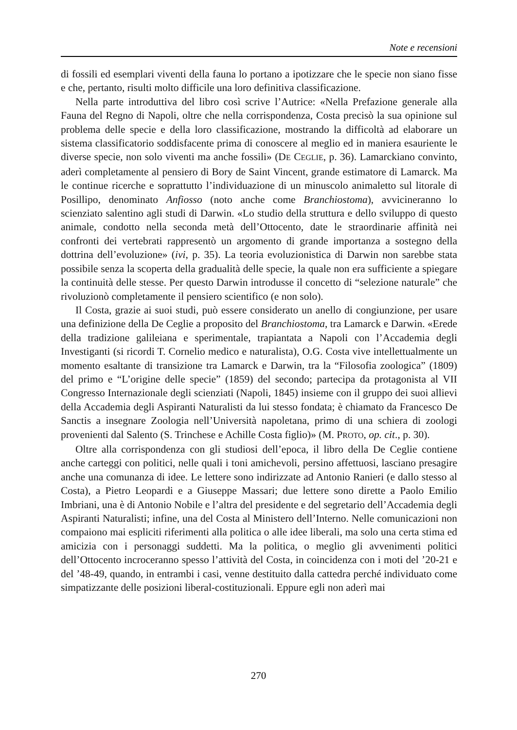Note e recensioni
di fossili ed esemplari viventi della fauna lo portano a ipotizzare che le specie non siano fisse e che, pertanto, risulti molto difficile una loro definitiva classificazione.
Nella parte introduttiva del libro così scrive l’Autrice: «Nella Prefazione generale alla Fauna del Regno di Napoli, oltre che nella corrispondenza, Costa precisò la sua opinione sul problema delle specie e della loro classificazione, mostrando la difficoltà ad elaborare un sistema classificatorio soddisfacente prima di conoscere al meglio ed in maniera esauriente le diverse specie, non solo viventi ma anche fossili» (DE CEGLIE, p. 36). Lamarckiano convinto, aderì completamente al pensiero di Bory de Saint Vincent, grande estimatore di Lamarck. Ma le continue ricerche e soprattutto l’individuazione di un minuscolo animaletto sul litorale di Posillipo, denominato Anfiosso (noto anche come Branchiostoma), avvicineranno lo scienziato salentino agli studi di Darwin. «Lo studio della struttura e dello sviluppo di questo animale, condotto nella seconda metà dell’Ottocento, date le straordinarie affinità nei confronti dei vertebrati rappresentò un argomento di grande importanza a sostegno della dottrina dell’evoluzione» (ivi, p. 35). La teoria evoluzionistica di Darwin non sarebbe stata possibile senza la scoperta della gradualità delle specie, la quale non era sufficiente a spiegare la continuità delle stesse. Per questo Darwin introdusse il concetto di “selezione naturale” che rivoluzionò completamente il pensiero scientifico (e non solo).
Il Costa, grazie ai suoi studi, può essere considerato un anello di congiunzione, per usare una definizione della De Ceglie a proposito del Branchiostoma, tra Lamarck e Darwin. «Erede della tradizione galileiana e sperimentale, trapiantata a Napoli con l’Accademia degli Investiganti (si ricordi T. Cornelio medico e naturalista), O.G. Costa vive intellettualmente un momento esaltante di transizione tra Lamarck e Darwin, tra la “Filosofia zoologica” (1809) del primo e “L’origine delle specie” (1859) del secondo; partecipa da protagonista al VII Congresso Internazionale degli scienziati (Napoli, 1845) insieme con il gruppo dei suoi allievi della Accademia degli Aspiranti Naturalisti da lui stesso fondata; è chiamato da Francesco De Sanctis a insegnare Zoologia nell’Università napoletana, primo di una schiera di zoologi provenienti dal Salento (S. Trinchese e Achille Costa figlio)» (M. PROTO, op. cit., p. 30).
Oltre alla corrispondenza con gli studiosi dell’epoca, il libro della De Ceglie contiene anche carteggi con politici, nelle quali i toni amichevoli, persino affettuosi, lasciano presagire anche una comunanza di idee. Le lettere sono indirizzate ad Antonio Ranieri (e dallo stesso al Costa), a Pietro Leopardi e a Giuseppe Massari; due lettere sono dirette a Paolo Emilio Imbriani, una è di Antonio Nobile e l’altra del presidente e del segretario dell’Accademia degli Aspiranti Naturalisti; infine, una del Costa al Ministero dell’Interno. Nelle comunicazioni non compaiono mai espliciti riferimenti alla politica o alle idee liberali, ma solo una certa stima ed amicizia con i personaggi suddetti. Ma la politica, o meglio gli avvenimenti politici dell’Ottocento incroceranno spesso l’attività del Costa, in coincidenza con i moti del ’20-21 e del ’48-49, quando, in entrambi i casi, venne destituito dalla cattedra perché individuato come simpatizzante delle posizioni liberal-costituzionali. Eppure egli non aderì mai
270